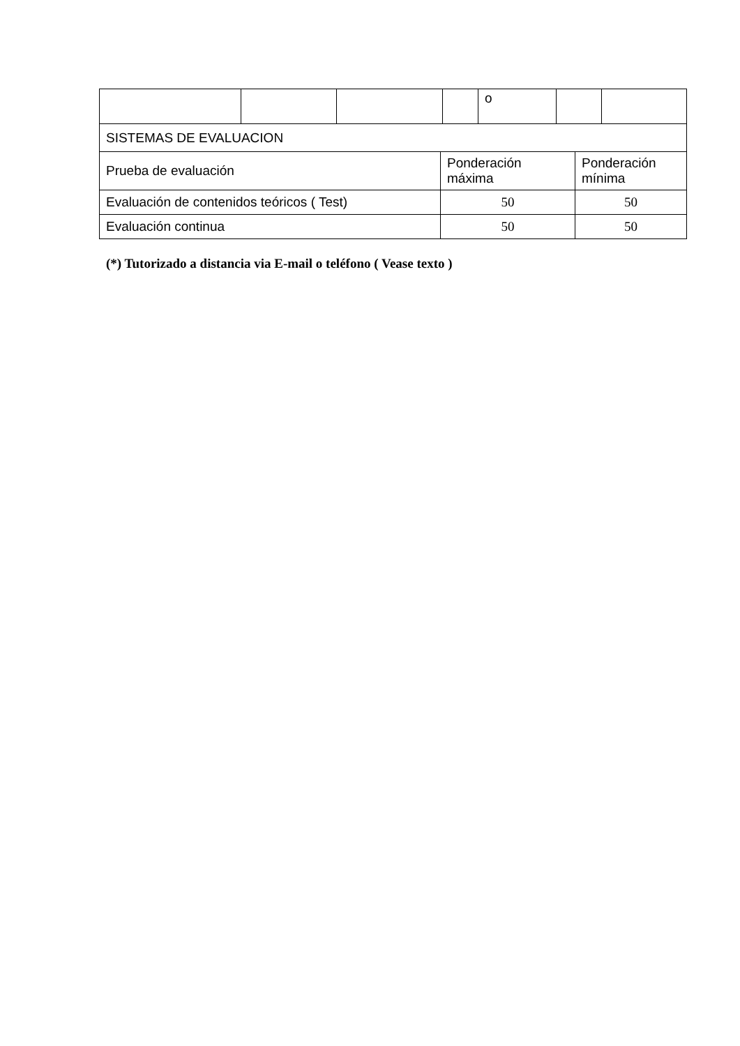| | | | | o | | |
| SISTEMAS DE EVALUACION | | |
| Prueba de evaluación | Ponderación máxima | Ponderación mínima |
| Evaluación de contenidos teóricos ( Test) | 50 | 50 |
| Evaluación continua | 50 | 50 |
(*) Tutorizado a distancia via E-mail o teléfono ( Vease texto )